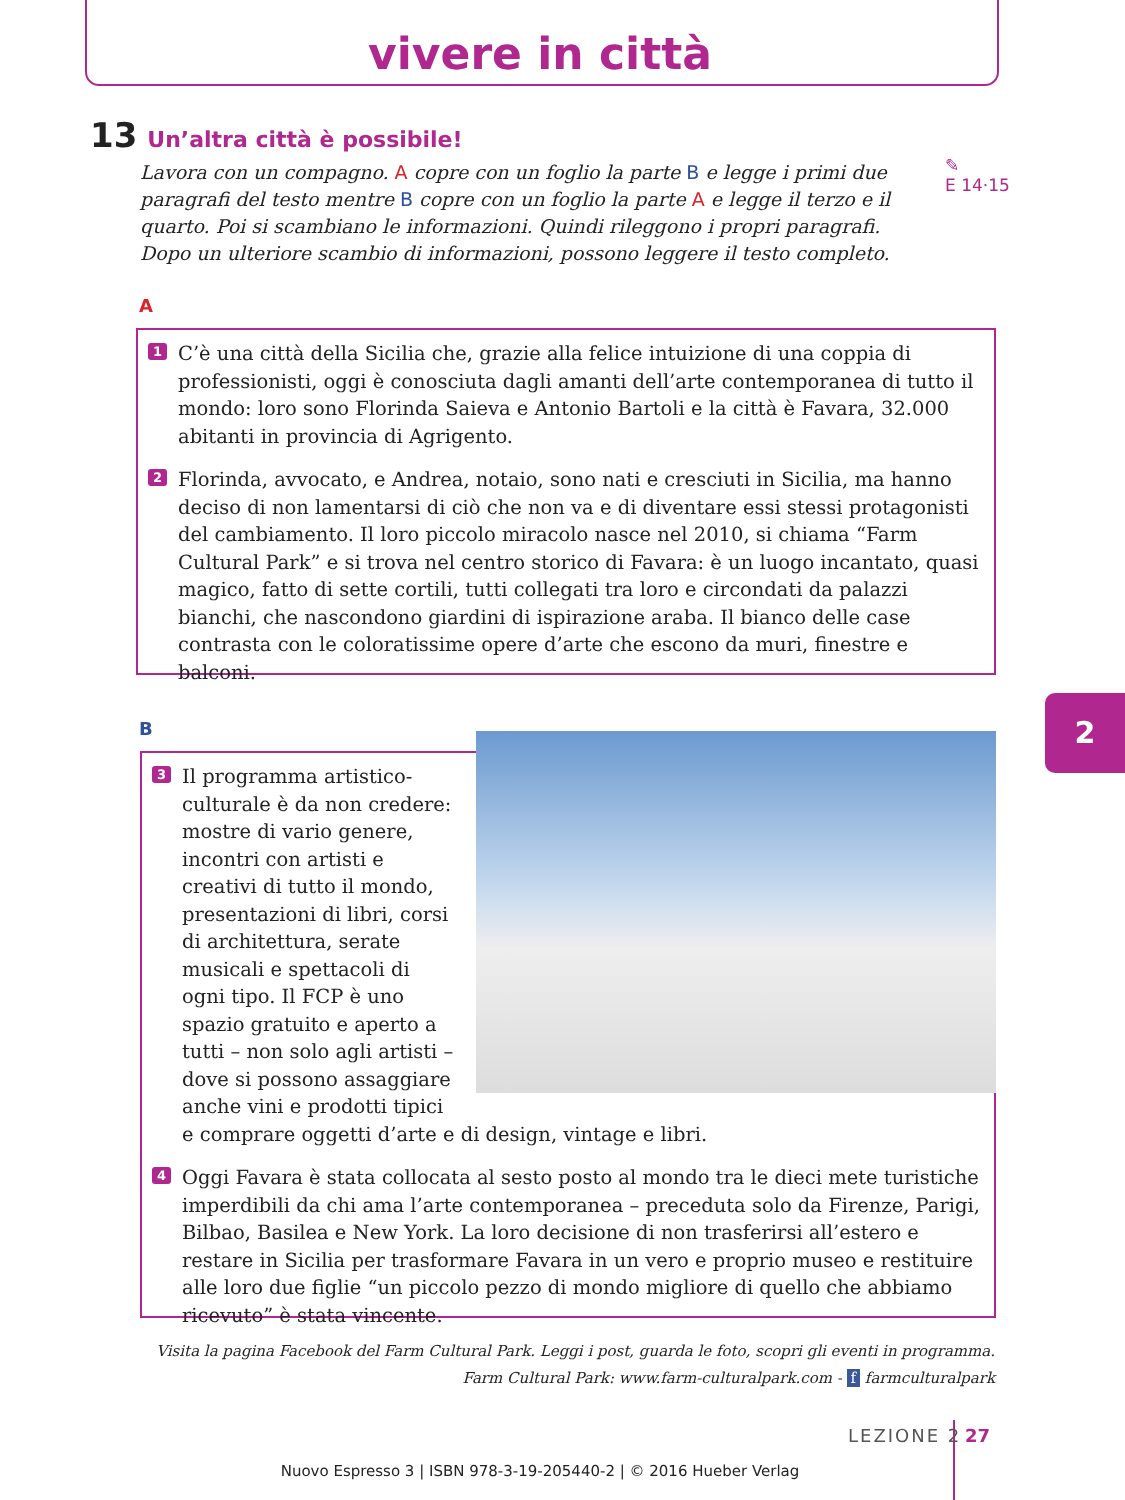vivere in città
13 Un’altra città è possibile!
Lavora con un compagno. A copre con un foglio la parte B e legge i primi due paragrafi del testo mentre B copre con un foglio la parte A e legge il terzo e il quarto. Poi si scambiano le informazioni. Quindi rileggono i propri paragrafi. Dopo un ulteriore scambio di informazioni, possono leggere il testo completo.
✎
E 14·15
A
1 C’è una città della Sicilia che, grazie alla felice intuizione di una coppia di professionisti, oggi è conosciuta dagli amanti dell’arte contemporanea di tutto il mondo: loro sono Florinda Saieva e Antonio Bartoli e la città è Favara, 32.000 abitanti in provincia di Agrigento.
2 Florinda, avvocato, e Andrea, notaio, sono nati e cresciuti in Sicilia, ma hanno deciso di non lamentarsi di ciò che non va e di diventare essi stessi protagonisti del cambiamento. Il loro piccolo miracolo nasce nel 2010, si chiama “Farm Cultural Park” e si trova nel centro storico di Favara: è un luogo incantato, quasi magico, fatto di sette cortili, tutti collegati tra loro e circondati da palazzi bianchi, che nascondono giardini di ispirazione araba. Il bianco delle case contrasta con le coloratissime opere d’arte che escono da muri, finestre e balconi.
B 2
3 Il programma artistico-culturale è da non credere: mostre di vario genere, incontri con artisti e creativi di tutto il mondo, presentazioni di libri, corsi di architettura, serate musicali e spettacoli di ogni tipo. Il FCP è uno spazio gratuito e aperto a tutti – non solo agli artisti – dove si possono assaggiare anche vini e prodotti tipici e comprare oggetti d’arte e di design, vintage e libri.
4 Oggi Favara è stata collocata al sesto posto al mondo tra le dieci mete turistiche imperdibili da chi ama l’arte contemporanea – preceduta solo da Firenze, Parigi, Bilbao, Basilea e New York. La loro decisione di non trasferirsi all’estero e restare in Sicilia per trasformare Favara in un vero e proprio museo e restituire alle loro due figlie “un piccolo pezzo di mondo migliore di quello che abbiamo ricevuto” è stata vincente.
Visita la pagina Facebook del Farm Cultural Park. Leggi i post, guarda le foto, scopri gli eventi in programma.
Farm Cultural Park: www.farm-culturalpark.com - f farmculturalpark
LEZIONE 2 27
Nuovo Espresso 3 | ISBN 978-3-19-205440-2 | © 2016 Hueber Verlag